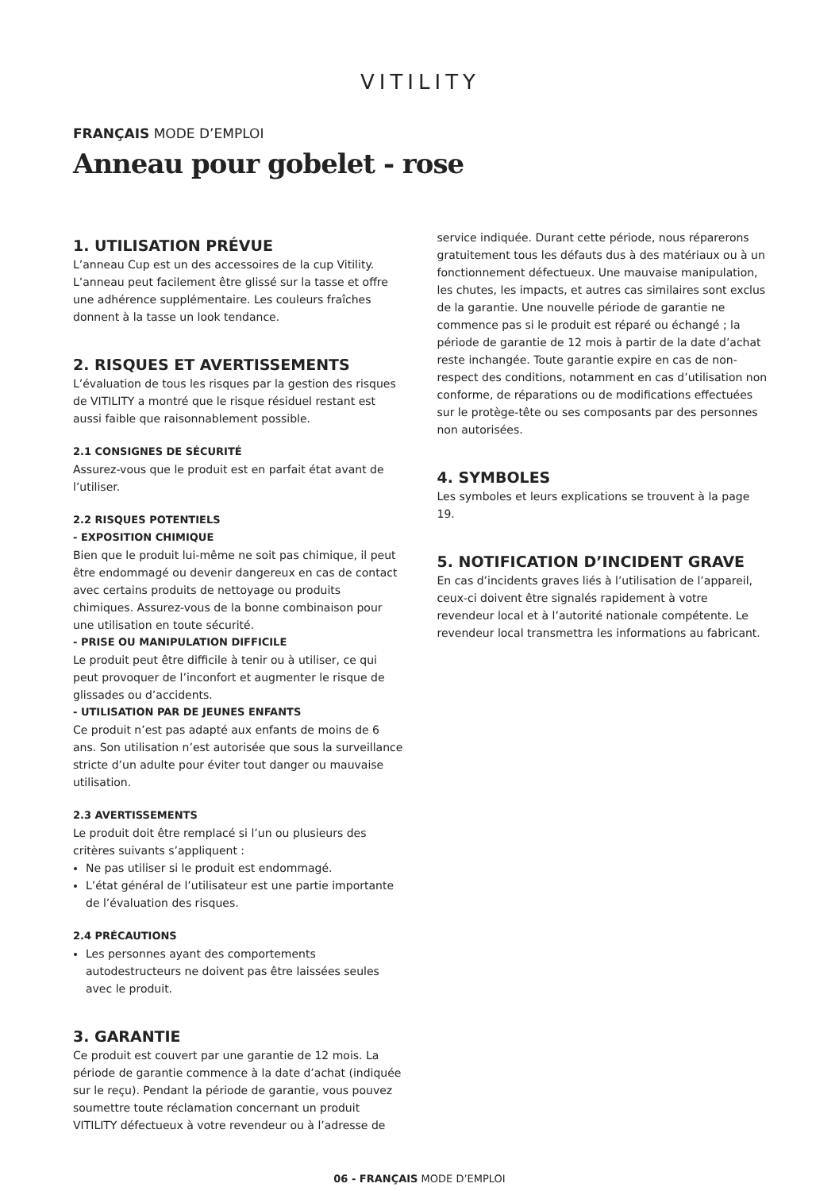VITILITY
FRANÇAIS MODE D’EMPLOI
Anneau pour gobelet - rose
1. UTILISATION PRÉVUE
L’anneau Cup est un des accessoires de la cup Vitility. L’anneau peut facilement être glissé sur la tasse et offre une adhérence supplémentaire. Les couleurs fraîches donnent à la tasse un look tendance.
2. RISQUES ET AVERTISSEMENTS
L’évaluation de tous les risques par la gestion des risques de VITILITY a montré que le risque résiduel restant est aussi faible que raisonnablement possible.
2.1 CONSIGNES DE SÉCURITÉ
Assurez-vous que le produit est en parfait état avant de l’utiliser.
2.2 RISQUES POTENTIELS
- EXPOSITION CHIMIQUE
Bien que le produit lui-même ne soit pas chimique, il peut être endommagé ou devenir dangereux en cas de contact avec certains produits de nettoyage ou produits chimiques. Assurez-vous de la bonne combinaison pour une utilisation en toute sécurité.
- PRISE OU MANIPULATION DIFFICILE
Le produit peut être difficile à tenir ou à utiliser, ce qui peut provoquer de l’inconfort et augmenter le risque de glissades ou d’accidents.
- UTILISATION PAR DE JEUNES ENFANTS
Ce produit n’est pas adapté aux enfants de moins de 6 ans. Son utilisation n’est autorisée que sous la surveillance stricte d’un adulte pour éviter tout danger ou mauvaise utilisation.
2.3 AVERTISSEMENTS
Le produit doit être remplacé si l’un ou plusieurs des critères suivants s’appliquent :
Ne pas utiliser si le produit est endommagé.
L’état général de l’utilisateur est une partie importante de l’évaluation des risques.
2.4 PRÉCAUTIONS
Les personnes ayant des comportements autodestructeurs ne doivent pas être laissées seules avec le produit.
3. GARANTIE
Ce produit est couvert par une garantie de 12 mois. La période de garantie commence à la date d’achat (indiquée sur le reçu). Pendant la période de garantie, vous pouvez soumettre toute réclamation concernant un produit VITILITY défectueux à votre revendeur ou à l’adresse de
service indiquée. Durant cette période, nous réparerons gratuitement tous les défauts dus à des matériaux ou à un fonctionnement défectueux. Une mauvaise manipulation, les chutes, les impacts, et autres cas similaires sont exclus de la garantie. Une nouvelle période de garantie ne commence pas si le produit est réparé ou échangé ; la période de garantie de 12 mois à partir de la date d’achat reste inchangée. Toute garantie expire en cas de non-respect des conditions, notamment en cas d’utilisation non conforme, de réparations ou de modifications effectuées sur le protège-tête ou ses composants par des personnes non autorisées.
4. SYMBOLES
Les symboles et leurs explications se trouvent à la page 19.
5. NOTIFICATION D’INCIDENT GRAVE
En cas d’incidents graves liés à l’utilisation de l’appareil, ceux-ci doivent être signalés rapidement à votre revendeur local et à l’autorité nationale compétente. Le revendeur local transmettra les informations au fabricant.
06 - FRANÇAIS MODE D’EMPLOI